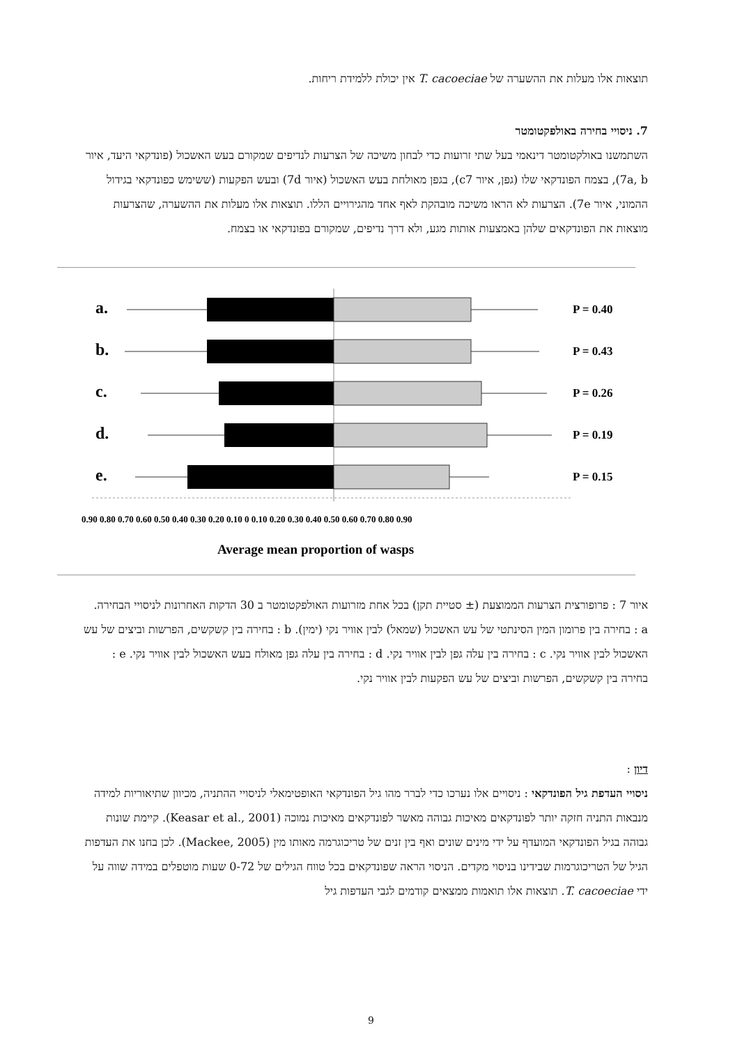תוצאות אלו מעלות את ההשערה של T. cacoeciae אין יכולת ללמידת ריחות.
7. ניסויי בחירה באולפקטומטר
השתמשנו באולקטומטר דינאמי בעל שתי זרועות כדי לבחון משיכה של הצרעות לנדיפים שמקורם בעש האשכול (פונדקאי היעד, איור 7a, b), בצמח הפונדקאי שלו (גפן, איור c7), בגפן מאולחת בעש האשכול (איור 7d) ובעש הפקעות (ששימש כפונדקאי בגידול ההמוני, איור 7e). הצרעות לא הראו משיכה מובהקת לאף אחד מהגירויים הללו. תוצאות אלו מעלות את ההשערה, שהצרעות מוצאות את הפונדקאים שלהן באמצעות אותות מגע, ולא דרך נדיפים, שמקורם בפונדקאי או בצמח.
a.
b.
c.
d.
e.
P = 0.40
P = 0.43
P = 0.26
P = 0.19
P = 0.15
0.90 0.80 0.70 0.60 0.50 0.40 0.30 0.20 0.10 0 0.10 0.20 0.30 0.40 0.50 0.60 0.70 0.80 0.90
Average mean proportion of wasps
איור 7 : פרופורצית הצרעות הממוצעת (± סטיית תקן) בכל אחת מזרועות האולפקטומטר ב 30 הדקות האחרונות לניסויי הבחירה. a : בחירה בין פרומון המין הסינתטי של עש האשכול (שמאל) לבין אוויר נקי (ימין). b : בחירה בין קשקשים, הפרשות וביצים של עש האשכול לבין אוויר נקי. c : בחירה בין עלה גפן לבין אוויר נקי. d : בחירה בין עלה גפן מאולח בעש האשכול לבין אוויר נקי. e : בחירה בין קשקשים, הפרשות וביצים של עש הפקעות לבין אוויר נקי.
דיון :
ניסויי העדפת גיל הפונדקאי : ניסויים אלו נערכו כדי לברר מהו גיל הפונדקאי האופטימאלי לניסויי ההתניה, מכיוון שתיאוריות למידה מנבאות התניה חזקה יותר לפונדקאים מאיכות גבוהה מאשר לפונדקאים מאיכות נמוכה (Keasar et al., 2001). קיימת שונות גבוהה בגיל הפונדקאי המועדף על ידי מינים שונים ואף בין זנים של טריכוגרמה מאותו מין (Mackee, 2005). לכן בחנו את העדפות הגיל של הטריכוגרמות שבידינו בניסוי מקדים. הניסוי הראה שפונדקאים בכל טווח הגילים של 0-72 שעות מוטפלים במידה שווה על ידי T. cacoeciae. תוצאות אלו תואמות ממצאים קודמים לגבי העדפות גיל
9